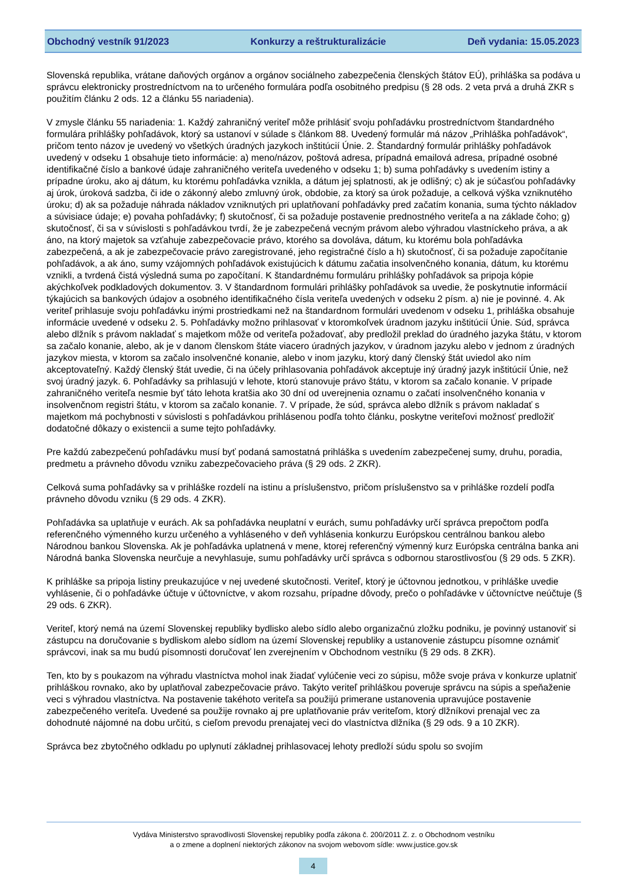Obchodný vestník 91/2023 Konkurzy a reštrukturalizácie Deň vydania: 15.05.2023
Slovenská republika, vrátane daňových orgánov a orgánov sociálneho zabezpečenia členských štátov EÚ), prihláška sa podáva u správcu elektronicky prostredníctvom na to určeného formulára podľa osobitného predpisu (§ 28 ods. 2 veta prvá a druhá ZKR s použitím článku 2 ods. 12 a článku 55 nariadenia).
V zmysle článku 55 nariadenia: 1. Každý zahraničný veriteľ môže prihlásiť svoju pohľadávku prostredníctvom štandardného formulára prihlášky pohľadávok, ktorý sa ustanoví v súlade s článkom 88. Uvedený formulár má názov „Prihláška pohľadávok“, pričom tento názov je uvedený vo všetkých úradných jazykoch inštitúcií Únie. 2. Štandardný formulár prihlášky pohľadávok uvedený v odseku 1 obsahuje tieto informácie: a) meno/názov, poštová adresa, prípadná emailová adresa, prípadné osobné identifikačné číslo a bankové údaje zahraničného veriteľa uvedeného v odseku 1; b) suma pohľadávky s uvedením istiny a prípadne úroku, ako aj dátum, ku ktorému pohľadávka vznikla, a dátum jej splatnosti, ak je odlišný; c) ak je súčasťou pohľadávky aj úrok, úroková sadzba, či ide o zákonný alebo zmluvný úrok, obdobie, za ktorý sa úrok požaduje, a celková výška vzniknutého úroku; d) ak sa požaduje náhrada nákladov vzniknutých pri uplatňovaní pohľadávky pred začatím konania, suma týchto nákladov a súvisiace údaje; e) povaha pohľadávky; f) skutočnosť, či sa požaduje postavenie prednostného veriteľa a na základe čoho; g) skutočnosť, či sa v súvislosti s pohľadávkou tvrdí, že je zabezpečená vecným právom alebo výhradou vlastníckeho práva, a ak áno, na ktorý majetok sa vzťahuje zabezpečovacie právo, ktorého sa dovoláva, dátum, ku ktorému bola pohľadávka zabezpečená, a ak je zabezpečovacie právo zaregistrované, jeho registračné číslo a h) skutočnosť, či sa požaduje započítanie pohľadávok, a ak áno, sumy vzájomných pohľadávok existujúcich k dátumu začatia insolvenčného konania, dátum, ku ktorému vznikli, a tvrdená čistá výsledná suma po započítaní. K štandardnému formuláru prihlášky pohľadávok sa pripoja kópie akýchkoľvek podkladových dokumentov. 3. V štandardnom formulári prihlášky pohľadávok sa uvedie, že poskytnutie informácií týkajúcich sa bankových údajov a osobného identifikačného čísla veriteľa uvedených v odseku 2 písm. a) nie je povinné. 4. Ak veriteľ prihlasuje svoju pohľadávku inými prostriedkami než na štandardnom formulári uvedenom v odseku 1, prihláška obsahuje informácie uvedené v odseku 2. 5. Pohľadávky možno prihlasovať v ktoromkoľvek úradnom jazyku inštitúcií Únie. Súd, správca alebo dlžník s právom nakladať s majetkom môže od veriteľa požadovať, aby predložil preklad do úradného jazyka štátu, v ktorom sa začalo konanie, alebo, ak je v danom členskom štáte viacero úradných jazykov, v úradnom jazyku alebo v jednom z úradných jazykov miesta, v ktorom sa začalo insolvenčné konanie, alebo v inom jazyku, ktorý daný členský štát uviedol ako ním akceptovateľný. Každý členský štát uvedie, či na účely prihlasovania pohľadávok akceptuje iný úradný jazyk inštitúcií Únie, než svoj úradný jazyk. 6. Pohľadávky sa prihlasujú v lehote, ktorú stanovuje právo štátu, v ktorom sa začalo konanie. V prípade zahraničného veriteľa nesmie byť táto lehota kratšia ako 30 dní od uverejnenia oznamu o začatí insolvenčného konania v insolvenčnom registri štátu, v ktorom sa začalo konanie. 7. V prípade, že súd, správca alebo dlžník s právom nakladať s majetkom má pochybnosti v súvislosti s pohľadávkou prihlásenou podľa tohto článku, poskytne veriteľovi možnosť predložiť dodatočné dôkazy o existencii a sume tejto pohľadávky.
Pre každú zabezpečenú pohľadávku musí byť podaná samostatná prihláška s uvedením zabezpečenej sumy, druhu, poradia, predmetu a právneho dôvodu vzniku zabezpečovacieho práva (§ 29 ods. 2 ZKR).
Celková suma pohľadávky sa v prihláške rozdelí na istinu a príslušenstvo, pričom príslušenstvo sa v prihláške rozdelí podľa právneho dôvodu vzniku (§ 29 ods. 4 ZKR).
Pohľadávka sa uplatňuje v eurách. Ak sa pohľadávka neuplatní v eurách, sumu pohľadávky určí správca prepočtom podľa referenčného výmenného kurzu určeného a vyhláseného v deň vyhlásenia konkurzu Európskou centrálnou bankou alebo Národnou bankou Slovenska. Ak je pohľadávka uplatnená v mene, ktorej referenčný výmenný kurz Európska centrálna banka ani Národná banka Slovenska neurčuje a nevyhlasuje, sumu pohľadávky určí správca s odbornou starostlivosťou (§ 29 ods. 5 ZKR).
K prihláške sa pripoja listiny preukazujúce v nej uvedené skutočnosti. Veriteľ, ktorý je účtovnou jednotkou, v prihláške uvedie vyhlásenie, či o pohľadávke účtuje v účtovníctve, v akom rozsahu, prípadne dôvody, prečo o pohľadávke v účtovníctve neúčtuje (§ 29 ods. 6 ZKR).
Veriteľ, ktorý nemá na území Slovenskej republiky bydlisko alebo sídlo alebo organizačnú zložku podniku, je povinný ustanoviť si zástupcu na doručovanie s bydliskom alebo sídlom na území Slovenskej republiky a ustanovenie zástupcu písomne oznámiť správcovi, inak sa mu budú písomnosti doručovať len zverejnením v Obchodnom vestníku (§ 29 ods. 8 ZKR).
Ten, kto by s poukazom na výhradu vlastníctva mohol inak žiadať vylúčenie veci zo súpisu, môže svoje práva v konkurze uplatniť prihláškou rovnako, ako by uplatňoval zabezpečovacie právo. Takýto veriteľ prihláškou poveruje správcu na súpis a speňaženie veci s výhradou vlastníctva. Na postavenie takéhoto veriteľa sa použijú primerane ustanovenia upravujúce postavenie zabezpečeného veriteľa. Uvedené sa použije rovnako aj pre uplatňovanie práv veriteľom, ktorý dlžníkovi prenajal vec za dohodnuté nájomné na dobu určitú, s cieľom prevodu prenajatej veci do vlastníctva dlžníka (§ 29 ods. 9 a 10 ZKR).
Správca bez zbytočného odkladu po uplynutí základnej prihlasovacej lehoty predloží súdu spolu so svojím
Vydáva Ministerstvo spravodlivosti Slovenskej republiky podľa zákona č. 200/2011 Z. z. o Obchodnom vestníku
a o zmene a doplnení niektorých zákonov na svojom webovom sídle: www.justice.gov.sk
4